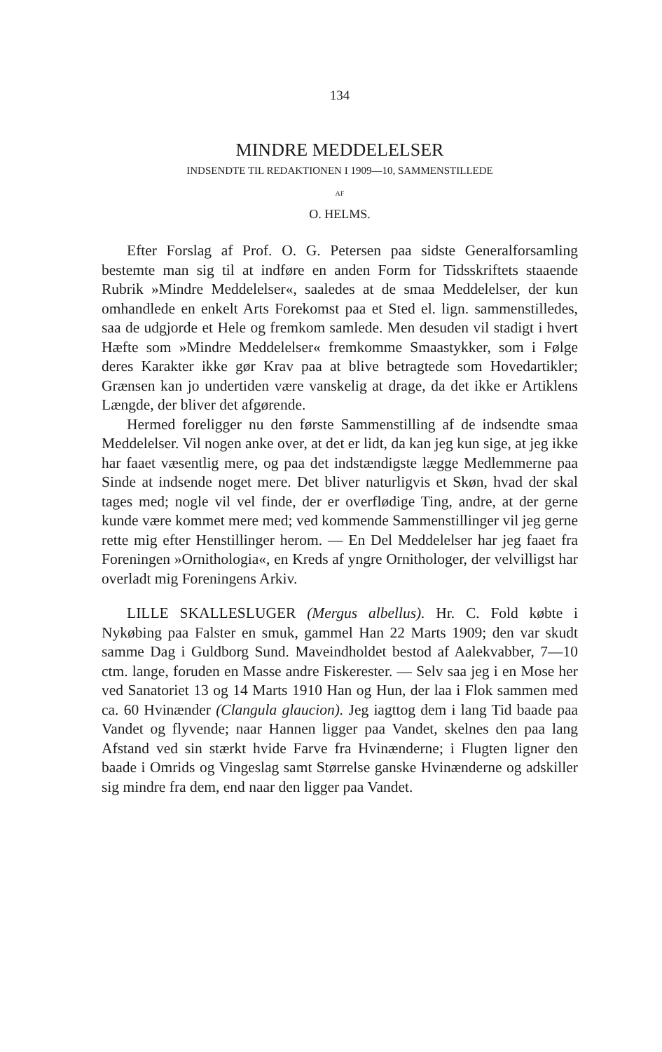134
MINDRE MEDDELELSER
INDSENDTE TIL REDAKTIONEN I 1909—10, SAMMENSTILLEDE
AF
O. HELMS.
Efter Forslag af Prof. O. G. Petersen paa sidste Generalforsamling bestemte man sig til at indføre en anden Form for Tidsskriftets staaende Rubrik »Mindre Meddelelser«, saaledes at de smaa Meddelelser, der kun omhandlede en enkelt Arts Forekomst paa et Sted el. lign. sammenstilledes, saa de udgjorde et Hele og fremkom samlede. Men desuden vil stadigt i hvert Hæfte som »Mindre Meddelelser« fremkomme Smaastykker, som i Følge deres Karakter ikke gør Krav paa at blive betragtede som Hovedartikler; Grænsen kan jo undertiden være vanskelig at drage, da det ikke er Artiklens Længde, der bliver det afgørende.
Hermed foreligger nu den første Sammenstilling af de indsendte smaa Meddelelser. Vil nogen anke over, at det er lidt, da kan jeg kun sige, at jeg ikke har faaet væsentlig mere, og paa det indstændigste lægge Medlemmerne paa Sinde at indsende noget mere. Det bliver naturligvis et Skøn, hvad der skal tages med; nogle vil vel finde, der er overflødige Ting, andre, at der gerne kunde være kommet mere med; ved kommende Sammenstillinger vil jeg gerne rette mig efter Henstillinger herom. — En Del Meddelelser har jeg faaet fra Foreningen »Ornithologia«, en Kreds af yngre Ornithologer, der velvilligst har overladt mig Foreningens Arkiv.
LILLE SKALLESLUGER (Mergus albellus). Hr. C. Fold købte i Nykøbing paa Falster en smuk, gammel Han 22 Marts 1909; den var skudt samme Dag i Guldborg Sund. Maveindholdet bestod af Aalekvabber, 7—10 ctm. lange, foruden en Masse andre Fiskerester. — Selv saa jeg i en Mose her ved Sanatoriet 13 og 14 Marts 1910 Han og Hun, der laa i Flok sammen med ca. 60 Hvinænder (Clangula glaucion). Jeg iagttog dem i lang Tid baade paa Vandet og flyvende; naar Hannen ligger paa Vandet, skelnes den paa lang Afstand ved sin stærkt hvide Farve fra Hvinænderne; i Flugten ligner den baade i Omrids og Vingeslag samt Størrelse ganske Hvinænderne og adskiller sig mindre fra dem, end naar den ligger paa Vandet.